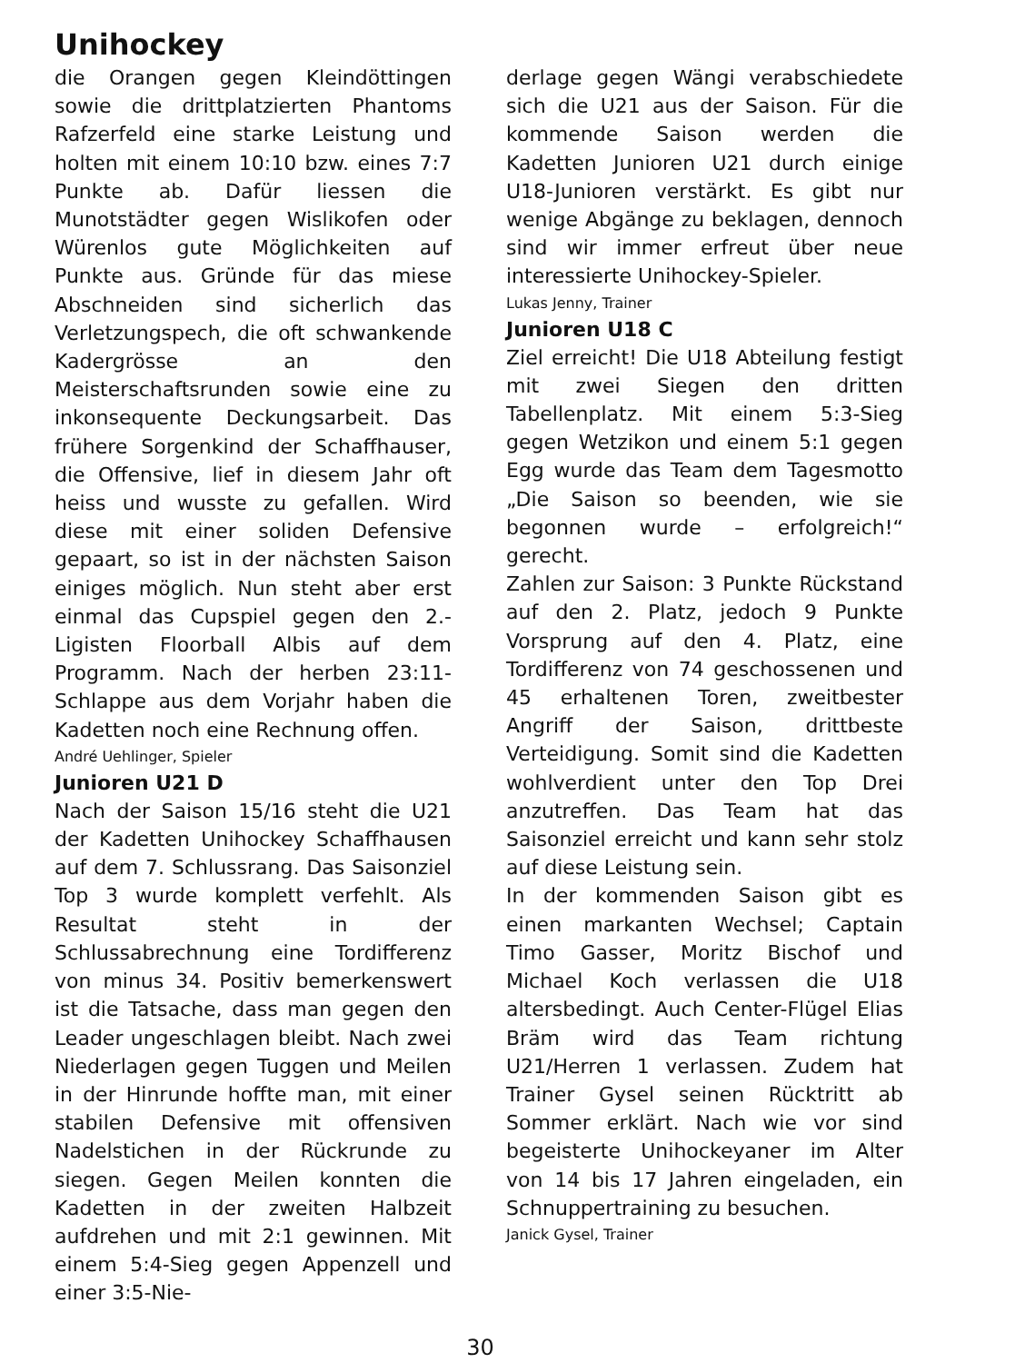Unihockey
die Orangen gegen Kleindöttingen sowie die drittplatzierten Phantoms Rafzerfeld eine starke Leistung und holten mit einem 10:10 bzw. eines 7:7 Punkte ab. Dafür liessen die Munotstädter gegen Wislikofen oder Würenlos gute Möglichkeiten auf Punkte aus. Gründe für das miese Abschneiden sind sicherlich das Verletzungspech, die oft schwankende Kadergrösse an den Meisterschaftsrunden sowie eine zu inkonsequente Deckungsarbeit. Das frühere Sorgenkind der Schaffhauser, die Offensive, lief in diesem Jahr oft heiss und wusste zu gefallen. Wird diese mit einer soliden Defensive gepaart, so ist in der nächsten Saison einiges möglich. Nun steht aber erst einmal das Cupspiel gegen den 2.-Ligisten Floorball Albis auf dem Programm. Nach der herben 23:11-Schlappe aus dem Vorjahr haben die Kadetten noch eine Rechnung offen.
André Uehlinger, Spieler
Junioren U21 D
Nach der Saison 15/16 steht die U21 der Kadetten Unihockey Schaffhausen auf dem 7. Schlussrang. Das Saisonziel Top 3 wurde komplett verfehlt. Als Resultat steht in der Schlussabrechnung eine Tordifferenz von minus 34. Positiv bemerkenswert ist die Tatsache, dass man gegen den Leader ungeschlagen bleibt. Nach zwei Niederlagen gegen Tuggen und Meilen in der Hinrunde hoffte man, mit einer stabilen Defensive mit offensiven Nadelstichen in der Rückrunde zu siegen. Gegen Meilen konnten die Kadetten in der zweiten Halbzeit aufdrehen und mit 2:1 gewinnen. Mit einem 5:4-Sieg gegen Appenzell und einer 3:5-Nie-
derlage gegen Wängi verabschiedete sich die U21 aus der Saison. Für die kommende Saison werden die Kadetten Junioren U21 durch einige U18-Junioren verstärkt. Es gibt nur wenige Abgänge zu beklagen, dennoch sind wir immer erfreut über neue interessierte Unihockey-Spieler.
Lukas Jenny, Trainer
Junioren U18 C
Ziel erreicht! Die U18 Abteilung festigt mit zwei Siegen den dritten Tabellenplatz. Mit einem 5:3-Sieg gegen Wetzikon und einem 5:1 gegen Egg wurde das Team dem Tagesmotto „Die Saison so beenden, wie sie begonnen wurde – erfolgreich!“ gerecht.
Zahlen zur Saison: 3 Punkte Rückstand auf den 2. Platz, jedoch 9 Punkte Vorsprung auf den 4. Platz, eine Tordifferenz von 74 geschossenen und 45 erhaltenen Toren, zweitbester Angriff der Saison, drittbeste Verteidigung. Somit sind die Kadetten wohlverdient unter den Top Drei anzutreffen. Das Team hat das Saisonziel erreicht und kann sehr stolz auf diese Leistung sein.
In der kommenden Saison gibt es einen markanten Wechsel; Captain Timo Gasser, Moritz Bischof und Michael Koch verlassen die U18 altersbedingt. Auch Center-Flügel Elias Bräm wird das Team richtung U21/Herren 1 verlassen. Zudem hat Trainer Gysel seinen Rücktritt ab Sommer erklärt. Nach wie vor sind begeisterte Unihockeyaner im Alter von 14 bis 17 Jahren eingeladen, ein Schnuppertraining zu besuchen.
Janick Gysel, Trainer
30